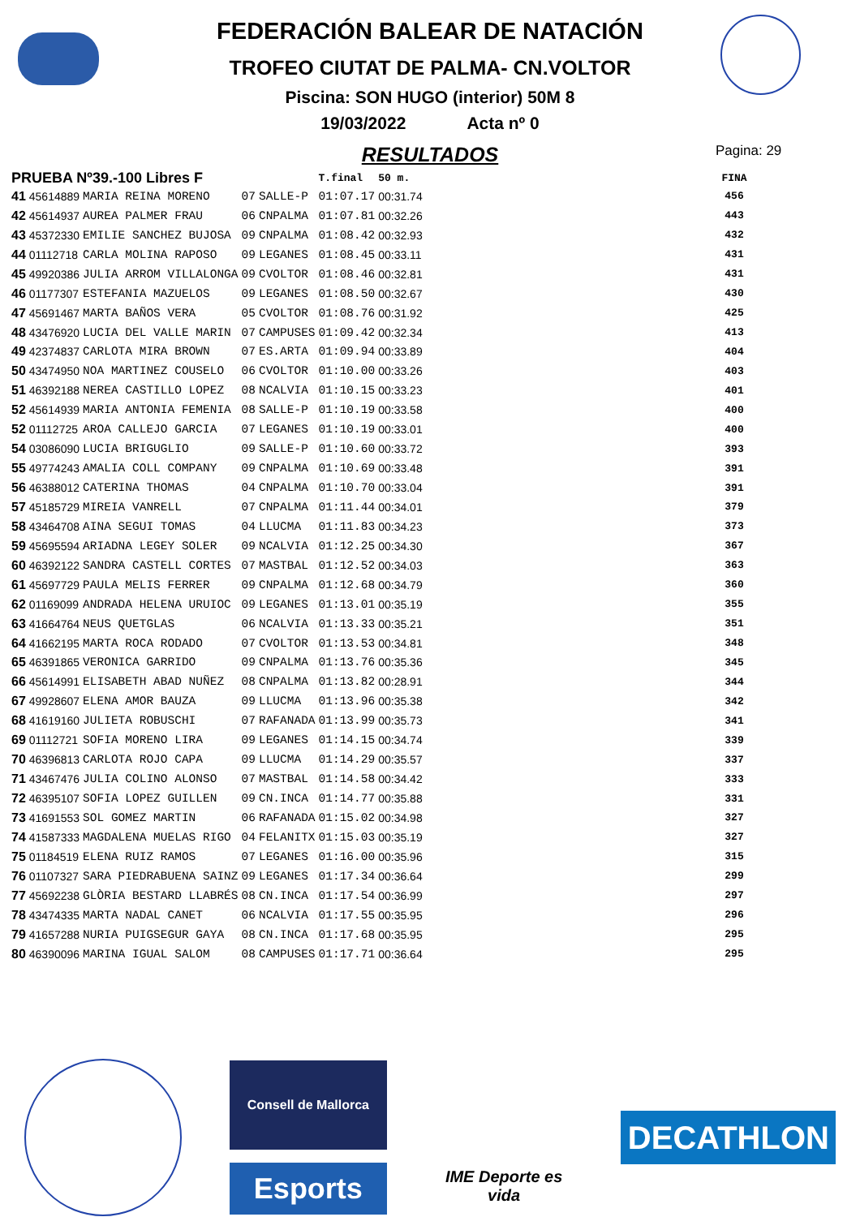FEDERACIÓN BALEAR DE NATACIÓN
TROFEO CIUTAT DE PALMA- CN.VOLTOR
Piscina: SON HUGO (interior) 50M 8
19/03/2022 Acta nº 0
RESULTADOS
Pagina: 29
| PRUEBA Nº39.-100 Libres F | | | | | T.final | 50 m. | FINA |
| --- | --- | --- | --- | --- | --- | --- | --- |
| 41 | 45614889 | MARIA REINA MORENO | 07 | SALLE-P | 01:07.17 | 00:31.74 | 456 |
| 42 | 45614937 | AUREA PALMER FRAU | 06 | CNPALMA | 01:07.81 | 00:32.26 | 443 |
| 43 | 45372330 | EMILIE SANCHEZ BUJOSA | 09 | CNPALMA | 01:08.42 | 00:32.93 | 432 |
| 44 | 01112718 | CARLA MOLINA RAPOSO | 09 | LEGANES | 01:08.45 | 00:33.11 | 431 |
| 45 | 49920386 | JULIA ARROM VILLALONGA | 09 | CVOLTOR | 01:08.46 | 00:32.81 | 431 |
| 46 | 01177307 | ESTEFANIA MAZUELOS | 09 | LEGANES | 01:08.50 | 00:32.67 | 430 |
| 47 | 45691467 | MARTA BAÑOS VERA | 05 | CVOLTOR | 01:08.76 | 00:31.92 | 425 |
| 48 | 43476920 | LUCIA DEL VALLE MARIN | 07 | CAMPUSES | 01:09.42 | 00:32.34 | 413 |
| 49 | 42374837 | CARLOTA MIRA BROWN | 07 | ES.ARTA | 01:09.94 | 00:33.89 | 404 |
| 50 | 43474950 | NOA MARTINEZ COUSELO | 06 | CVOLTOR | 01:10.00 | 00:33.26 | 403 |
| 51 | 46392188 | NEREA CASTILLO LOPEZ | 08 | NCALVIA | 01:10.15 | 00:33.23 | 401 |
| 52 | 45614939 | MARIA ANTONIA FEMENIA | 08 | SALLE-P | 01:10.19 | 00:33.58 | 400 |
| 52 | 01112725 | AROA CALLEJO GARCIA | 07 | LEGANES | 01:10.19 | 00:33.01 | 400 |
| 54 | 03086090 | LUCIA BRIGUGLIO | 09 | SALLE-P | 01:10.60 | 00:33.72 | 393 |
| 55 | 49774243 | AMALIA COLL COMPANY | 09 | CNPALMA | 01:10.69 | 00:33.48 | 391 |
| 56 | 46388012 | CATERINA THOMAS | 04 | CNPALMA | 01:10.70 | 00:33.04 | 391 |
| 57 | 45185729 | MIREIA VANRELL | 07 | CNPALMA | 01:11.44 | 00:34.01 | 379 |
| 58 | 43464708 | AINA SEGUI TOMAS | 04 | LLUCMA | 01:11.83 | 00:34.23 | 373 |
| 59 | 45695594 | ARIADNA LEGEY SOLER | 09 | NCALVIA | 01:12.25 | 00:34.30 | 367 |
| 60 | 46392122 | SANDRA CASTELL CORTES | 07 | MASTBAL | 01:12.52 | 00:34.03 | 363 |
| 61 | 45697729 | PAULA MELIS FERRER | 09 | CNPALMA | 01:12.68 | 00:34.79 | 360 |
| 62 | 01169099 | ANDRADA HELENA URUIOC | 09 | LEGANES | 01:13.01 | 00:35.19 | 355 |
| 63 | 41664764 | NEUS QUETGLAS | 06 | NCALVIA | 01:13.33 | 00:35.21 | 351 |
| 64 | 41662195 | MARTA ROCA RODADO | 07 | CVOLTOR | 01:13.53 | 00:34.81 | 348 |
| 65 | 46391865 | VERONICA GARRIDO | 09 | CNPALMA | 01:13.76 | 00:35.36 | 345 |
| 66 | 45614991 | ELISABETH ABAD NUÑEZ | 08 | CNPALMA | 01:13.82 | 00:28.91 | 344 |
| 67 | 49928607 | ELENA AMOR BAUZA | 09 | LLUCMA | 01:13.96 | 00:35.38 | 342 |
| 68 | 41619160 | JULIETA ROBUSCHI | 07 | RAFANADA | 01:13.99 | 00:35.73 | 341 |
| 69 | 01112721 | SOFIA MORENO LIRA | 09 | LEGANES | 01:14.15 | 00:34.74 | 339 |
| 70 | 46396813 | CARLOTA ROJO CAPA | 09 | LLUCMA | 01:14.29 | 00:35.57 | 337 |
| 71 | 43467476 | JULIA COLINO ALONSO | 07 | MASTBAL | 01:14.58 | 00:34.42 | 333 |
| 72 | 46395107 | SOFIA LOPEZ GUILLEN | 09 | CN.INCA | 01:14.77 | 00:35.88 | 331 |
| 73 | 41691553 | SOL GOMEZ MARTIN | 06 | RAFANADA | 01:15.02 | 00:34.98 | 327 |
| 74 | 41587333 | MAGDALENA MUELAS RIGO | 04 | FELANITX | 01:15.03 | 00:35.19 | 327 |
| 75 | 01184519 | ELENA RUIZ RAMOS | 07 | LEGANES | 01:16.00 | 00:35.96 | 315 |
| 76 | 01107327 | SARA PIEDRABUENA SAINZ | 09 | LEGANES | 01:17.34 | 00:36.64 | 299 |
| 77 | 45692238 | GLÒRIA BESTARD LLABRÉS | 08 | CN.INCA | 01:17.54 | 00:36.99 | 297 |
| 78 | 43474335 | MARTA NADAL CANET | 06 | NCALVIA | 01:17.55 | 00:35.95 | 296 |
| 79 | 41657288 | NURIA PUIGSEGUR GAYA | 08 | CN.INCA | 01:17.68 | 00:35.95 | 295 |
| 80 | 46390096 | MARINA IGUAL SALOM | 08 | CAMPUSES | 01:17.71 | 00:36.64 | 295 |
Consell de Mallorca
Esports
IME Deporte es vida
DECATHLON